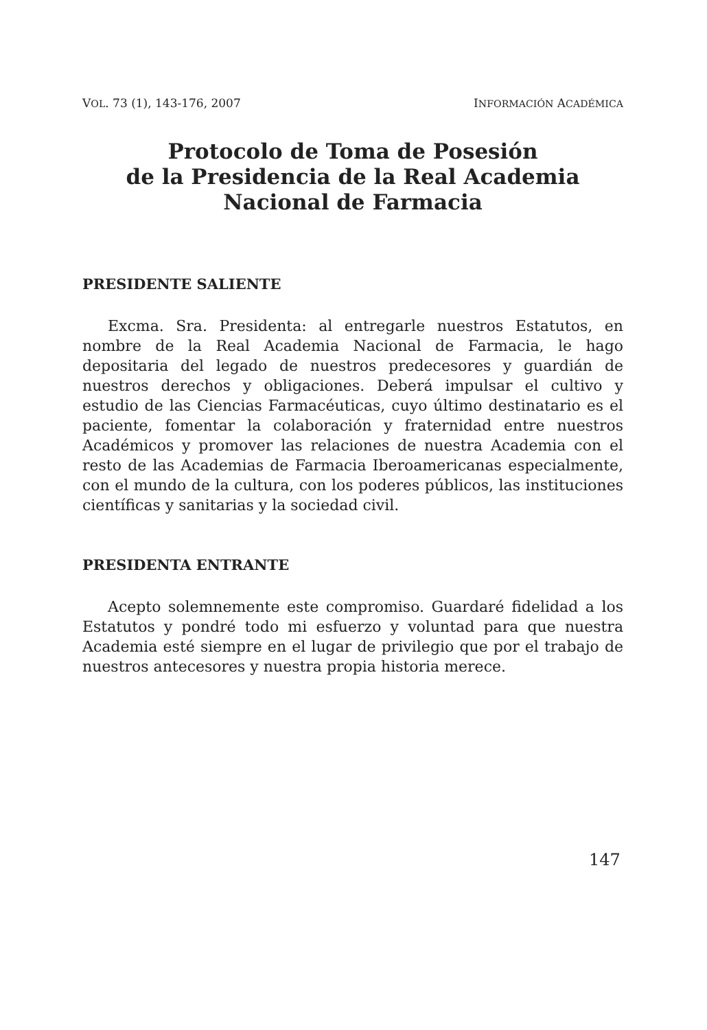VOL. 73 (1), 143-176, 2007 INFORMACIÓN ACADÉMICA
Protocolo de Toma de Posesión
de la Presidencia de la Real Academia
Nacional de Farmacia
PRESIDENTE SALIENTE
Excma. Sra. Presidenta: al entregarle nuestros Estatutos, en nombre de la Real Academia Nacional de Farmacia, le hago depositaria del legado de nuestros predecesores y guardián de nuestros derechos y obligaciones. Deberá impulsar el cultivo y estudio de las Ciencias Farmacéuticas, cuyo último destinatario es el paciente, fomentar la colaboración y fraternidad entre nuestros Académicos y promover las relaciones de nuestra Academia con el resto de las Academias de Farmacia Iberoamericanas especialmente, con el mundo de la cultura, con los poderes públicos, las instituciones científicas y sanitarias y la sociedad civil.
PRESIDENTA ENTRANTE
Acepto solemnemente este compromiso. Guardaré fidelidad a los Estatutos y pondré todo mi esfuerzo y voluntad para que nuestra Academia esté siempre en el lugar de privilegio que por el trabajo de nuestros antecesores y nuestra propia historia merece.
147